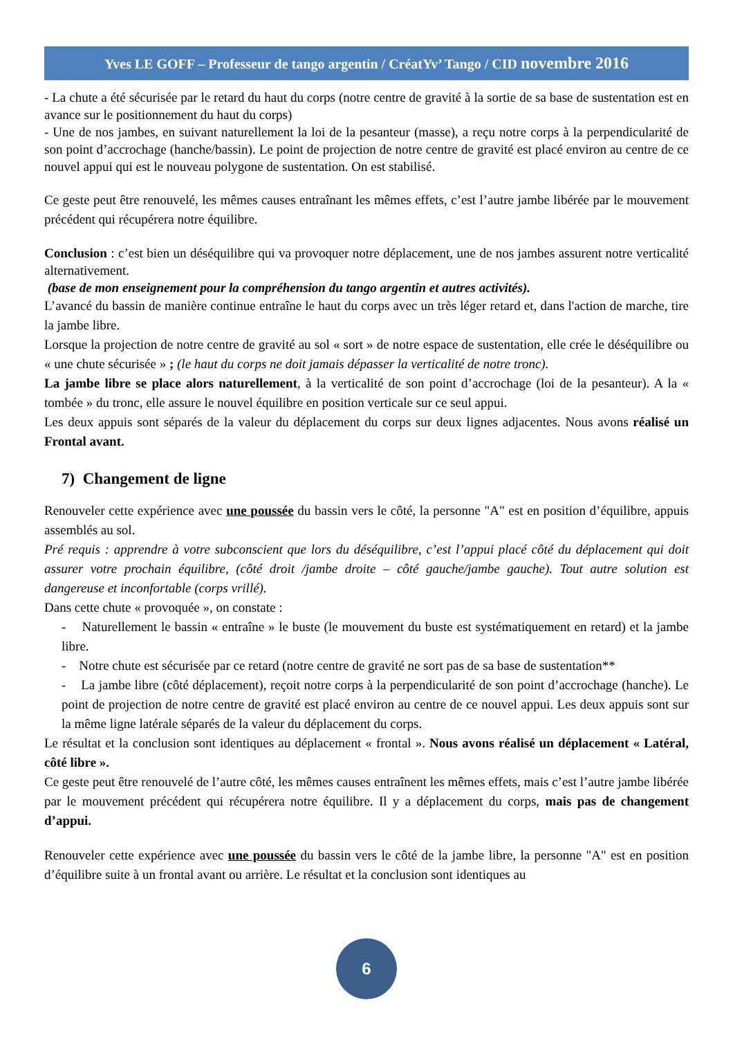Yves LE GOFF – Professeur de tango argentin / CréatYv’ Tango / CID novembre 2016
- La chute a été sécurisée par le retard du haut du corps (notre centre de gravité à la sortie de sa base de sustentation est en avance sur le positionnement du haut du corps)
- Une de nos jambes, en suivant naturellement la loi de la pesanteur (masse), a reçu notre corps à la perpendicularité de son point d’accrochage (hanche/bassin). Le point de projection de notre centre de gravité est placé environ au centre de ce nouvel appui qui est le nouveau polygone de sustentation. On est stabilisé.
Ce geste peut être renouvelé, les mêmes causes entraînant les mêmes effets, c’est l’autre jambe libérée par le mouvement précédent qui récupérera notre équilibre.
Conclusion : c’est bien un déséquilibre qui va provoquer notre déplacement, une de nos jambes assurent notre verticalité alternativement.
(base de mon enseignement pour la compréhension du tango argentin et autres activités).
L’avancé du bassin de manière continue entraîne le haut du corps avec un très léger retard et, dans l'action de marche, tire la jambe libre.
Lorsque la projection de notre centre de gravité au sol « sort » de notre espace de sustentation, elle crée le déséquilibre ou « une chute sécurisée » ; (le haut du corps ne doit jamais dépasser la verticalité de notre tronc).
La jambe libre se place alors naturellement, à la verticalité de son point d’accrochage (loi de la pesanteur). A la « tombée » du tronc, elle assure le nouvel équilibre en position verticale sur ce seul appui.
Les deux appuis sont séparés de la valeur du déplacement du corps sur deux lignes adjacentes. Nous avons réalisé un Frontal avant.
7) Changement de ligne
Renouveler cette expérience avec une poussée du bassin vers le côté, la personne "A" est en position d’équilibre, appuis assemblés au sol.
Pré requis : apprendre à votre subconscient que lors du déséquilibre, c’est l’appui placé côté du déplacement qui doit assurer votre prochain équilibre, (côté droit /jambe droite – côté gauche/jambe gauche). Tout autre solution est dangereuse et inconfortable (corps vrillé).
Dans cette chute « provoquée », on constate :
- Naturellement le bassin « entraîne » le buste (le mouvement du buste est systématiquement en retard) et la jambe libre.
- Notre chute est sécurisée par ce retard (notre centre de gravité ne sort pas de sa base de sustentation**
- La jambe libre (côté déplacement), reçoit notre corps à la perpendicularité de son point d’accrochage (hanche). Le point de projection de notre centre de gravité est placé environ au centre de ce nouvel appui. Les deux appuis sont sur la même ligne latérale séparés de la valeur du déplacement du corps.
Le résultat et la conclusion sont identiques au déplacement « frontal ». Nous avons réalisé un déplacement « Latéral, côté libre ».
Ce geste peut être renouvelé de l’autre côté, les mêmes causes entraînent les mêmes effets, mais c’est l’autre jambe libérée par le mouvement précédent qui récupérera notre équilibre. Il y a déplacement du corps, mais pas de changement d’appui.
Renouveler cette expérience avec une poussée du bassin vers le côté de la jambe libre, la personne "A" est en position d’équilibre suite à un frontal avant ou arrière. Le résultat et la conclusion sont identiques au
6